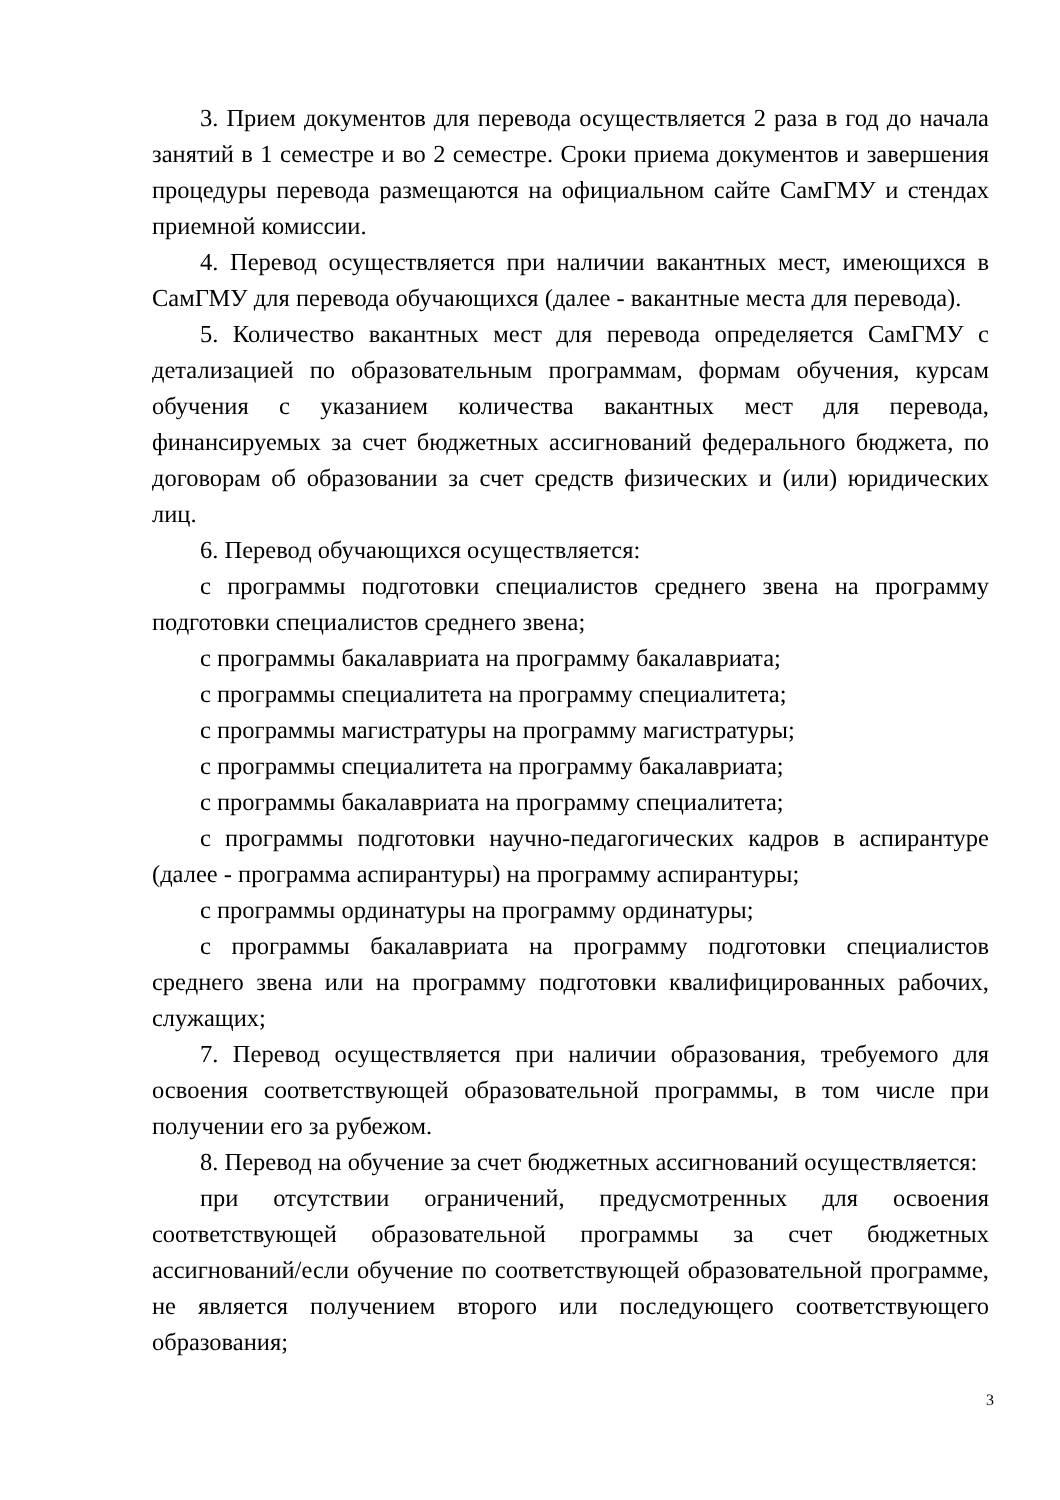3. Прием документов для перевода осуществляется 2 раза в год до начала занятий в 1 семестре и во 2 семестре. Сроки приема документов и завершения процедуры перевода размещаются на официальном сайте СамГМУ и стендах приемной комиссии.
4. Перевод осуществляется при наличии вакантных мест, имеющихся в СамГМУ для перевода обучающихся (далее - вакантные места для перевода).
5. Количество вакантных мест для перевода определяется СамГМУ с детализацией по образовательным программам, формам обучения, курсам обучения с указанием количества вакантных мест для перевода, финансируемых за счет бюджетных ассигнований федерального бюджета, по договорам об образовании за счет средств физических и (или) юридических лиц.
6. Перевод обучающихся осуществляется:
с программы подготовки специалистов среднего звена на программу подготовки специалистов среднего звена;
с программы бакалавриата на программу бакалавриата;
с программы специалитета на программу специалитета;
с программы магистратуры на программу магистратуры;
с программы специалитета на программу бакалавриата;
с программы бакалавриата на программу специалитета;
с программы подготовки научно-педагогических кадров в аспирантуре (далее - программа аспирантуры) на программу аспирантуры;
с программы ординатуры на программу ординатуры;
с программы бакалавриата на программу подготовки специалистов среднего звена или на программу подготовки квалифицированных рабочих, служащих;
7. Перевод осуществляется при наличии образования, требуемого для освоения соответствующей образовательной программы, в том числе при получении его за рубежом.
8. Перевод на обучение за счет бюджетных ассигнований осуществляется:
при отсутствии ограничений, предусмотренных для освоения соответствующей образовательной программы за счет бюджетных ассигнований/если обучение по соответствующей образовательной программе, не является получением второго или последующего соответствующего образования;
3